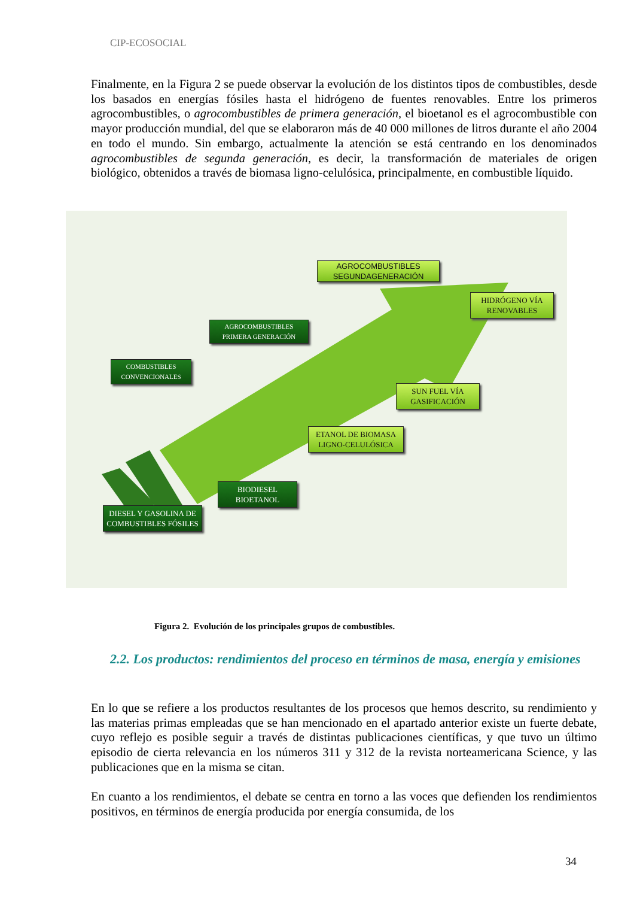CIP-ECOSOCIAL
Finalmente, en la Figura 2 se puede observar la evolución de los distintos tipos de combustibles, desde los basados en energías fósiles hasta el hidrógeno de fuentes renovables. Entre los primeros agrocombustibles, o agrocombustibles de primera generación, el bioetanol es el agrocombustible con mayor producción mundial, del que se elaboraron más de 40 000 millones de litros durante el año 2004 en todo el mundo. Sin embargo, actualmente la atención se está centrando en los denominados agrocombustibles de segunda generación, es decir, la transformación de materiales de origen biológico, obtenidos a través de biomasa ligno-celulósica, principalmente, en combustible líquido.
AGROCOMBUSTIBLES SEGUNDAGENERACIÓN
HIDRÓGENO VÍA RENOVABLES
AGROCOMBUSTIBLES PRIMERA GENERACIÓN
COMBUSTIBLES CONVENCIONALES
SUN FUEL VÍA GASIFICACIÓN
ETANOL DE BIOMASA LIGNO-CELULÓSICA
BIODIESEL BIOETANOL
DIESEL Y GASOLINA DE COMBUSTIBLES FÓSILES
Figura 2. Evolución de los principales grupos de combustibles.
2.2. Los productos: rendimientos del proceso en términos de masa, energía y emisiones
En lo que se refiere a los productos resultantes de los procesos que hemos descrito, su rendimiento y las materias primas empleadas que se han mencionado en el apartado anterior existe un fuerte debate, cuyo reflejo es posible seguir a través de distintas publicaciones científicas, y que tuvo un último episodio de cierta relevancia en los números 311 y 312 de la revista norteamericana Science, y las publicaciones que en la misma se citan.
En cuanto a los rendimientos, el debate se centra en torno a las voces que defienden los rendimientos positivos, en términos de energía producida por energía consumida, de los
34